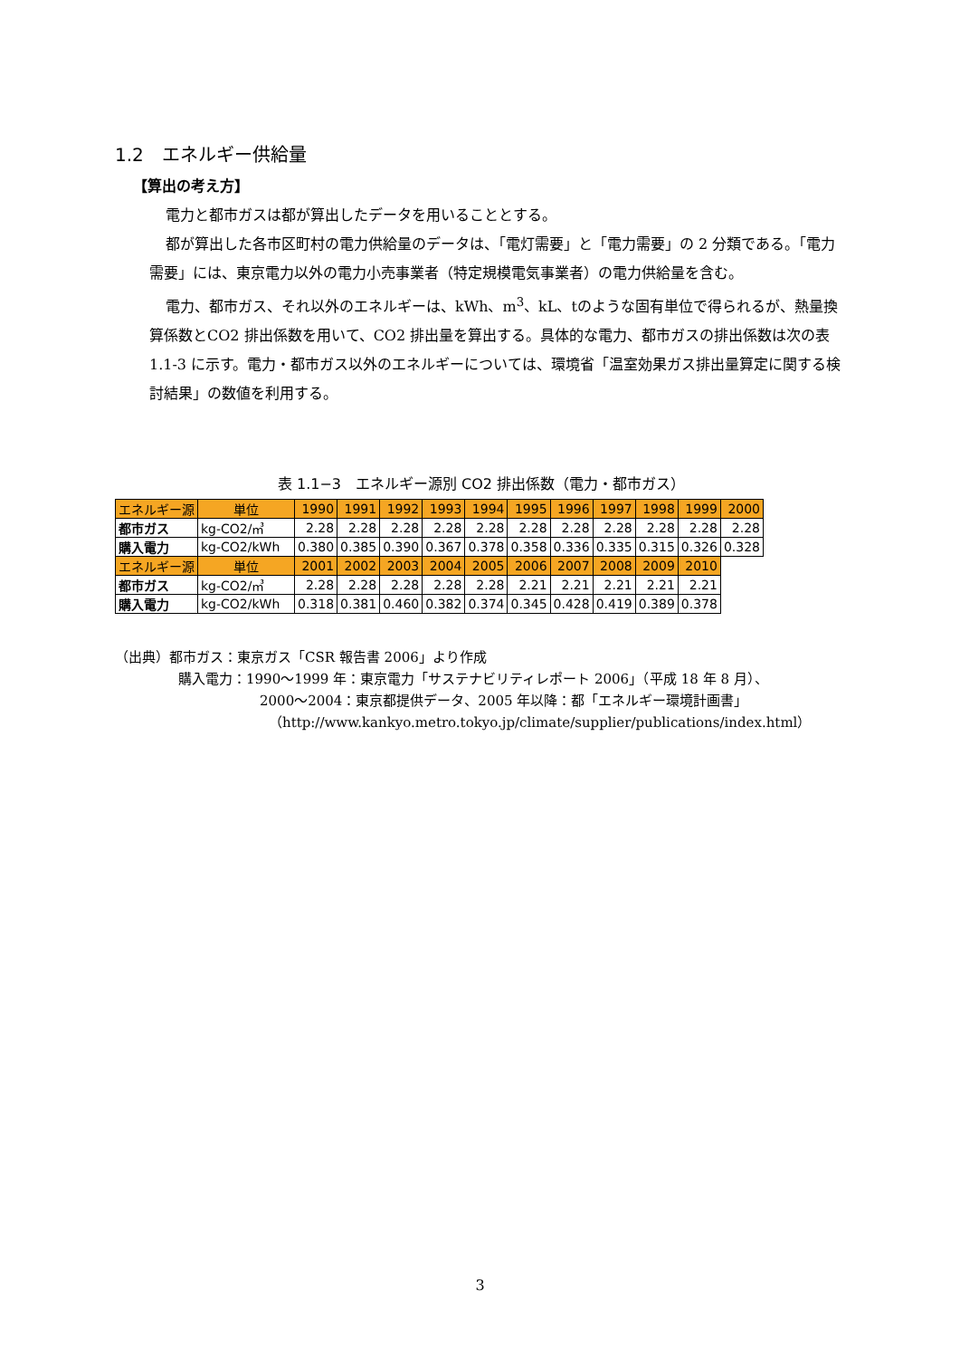1.2　エネルギー供給量
【算出の考え方】
電力と都市ガスは都が算出したデータを用いることとする。
都が算出した各市区町村の電力供給量のデータは、「電灯需要」と「電力需要」の 2 分類である。「電力需要」には、東京電力以外の電力小売事業者（特定規模電気事業者）の電力供給量を含む。
電力、都市ガス、それ以外のエネルギーは、kWh、m<sup>3</sup>、kL、tのような固有単位で得られるが、熱量換算係数とCO2 排出係数を用いて、CO2 排出量を算出する。具体的な電力、都市ガスの排出係数は次の表 1.1-3 に示す。電力・都市ガス以外のエネルギーについては、環境省「温室効果ガス排出量算定に関する検討結果」の数値を利用する。
表 1.1−3　エネルギー源別 CO2 排出係数（電力・都市ガス）
| エネルギー源 | 単位 | 1990 | 1991 | 1992 | 1993 | 1994 | 1995 | 1996 | 1997 | 1998 | 1999 | 2000 |
| --- | --- | --- | --- | --- | --- | --- | --- | --- | --- | --- | --- | --- |
| 都市ガス | kg-CO2/㎥ | 2.28 | 2.28 | 2.28 | 2.28 | 2.28 | 2.28 | 2.28 | 2.28 | 2.28 | 2.28 | 2.28 |
| 購入電力 | kg-CO2/kWh | 0.380 | 0.385 | 0.390 | 0.367 | 0.378 | 0.358 | 0.336 | 0.335 | 0.315 | 0.326 | 0.328 |
| エネルギー源 | 単位 | 2001 | 2002 | 2003 | 2004 | 2005 | 2006 | 2007 | 2008 | 2009 | 2010 | |
| 都市ガス | kg-CO2/㎥ | 2.28 | 2.28 | 2.28 | 2.28 | 2.28 | 2.21 | 2.21 | 2.21 | 2.21 | 2.21 | |
| 購入電力 | kg-CO2/kWh | 0.318 | 0.381 | 0.460 | 0.382 | 0.374 | 0.345 | 0.428 | 0.419 | 0.389 | 0.378 | |
（出典）都市ガス：東京ガス「CSR 報告書 2006」より作成
購入電力：1990〜1999 年：東京電力「サステナビリティレポート 2006」（平成 18 年 8 月）、
2000〜2004：東京都提供データ、2005 年以降：都「エネルギー環境計画書」
（http://www.kankyo.metro.tokyo.jp/climate/supplier/publications/index.html）
3